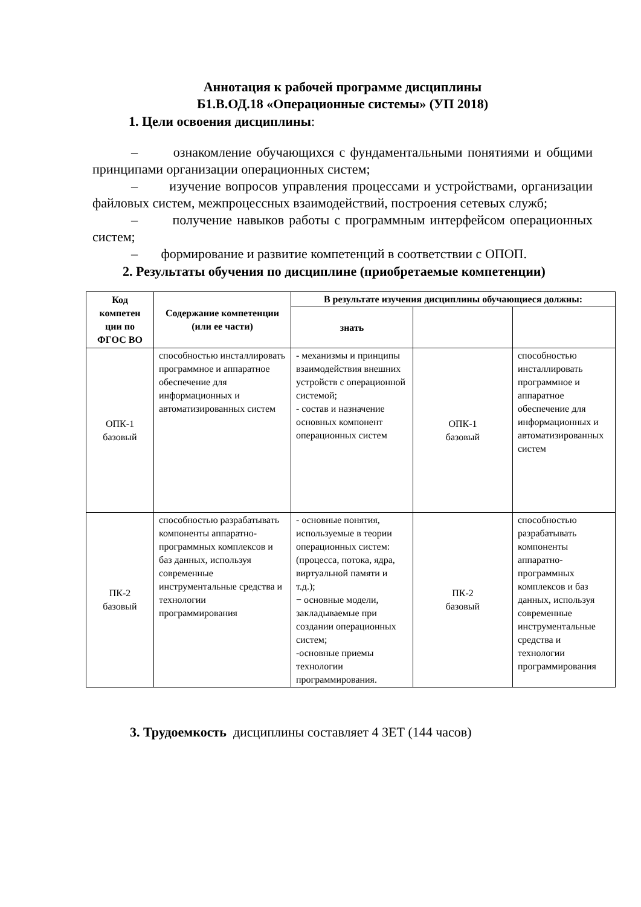Аннотация к рабочей программе дисциплины
Б1.В.ОД.18 «Операционные системы» (УП 2018)
1. Цели освоения дисциплины:
– ознакомление обучающихся с фундаментальными понятиями и общими принципами организации операционных систем;
– изучение вопросов управления процессами и устройствами, организации файловых систем, межпроцессных взаимодействий, построения сетевых служб;
– получение навыков работы с программным интерфейсом операционных систем;
– формирование и развитие компетенций в соответствии с ОПОП.
2. Результаты обучения по дисциплине (приобретаемые компетенции)
| Код компетен ции по ФГОС ВО | Содержание компетенции (или ее части) | В результате изучения дисциплины обучающиеся должны: | | |
| --- | --- | --- | --- | --- |
| | | знать | | |
| ОПК-1 базовый | способностью инсталлировать программное и аппаратное обеспечение для информационных и автоматизированных систем | - механизмы и принципы взаимодействия внешних устройств с операционной системой; - состав и назначение основных компонент операционных систем | ОПК-1 базовый | способностью инсталлировать программное и аппаратное обеспечение для информационных и автоматизированных систем |
| ПК-2 базовый | способностью разрабатывать компоненты аппаратно-программных комплексов и баз данных, используя современные инструментальные средства и технологии программирования | - основные понятия, используемые в теории операционных систем: (процесса, потока, ядра, виртуальной памяти и т.д.); − основные модели, закладываемые при создании операционных систем; -основные приемы технологии программирования. | ПК-2 базовый | способностью разрабатывать компоненты аппаратно-программных комплексов и баз данных, используя современные инструментальные средства и технологии программирования |
3. Трудоемкость дисциплины составляет 4 ЗЕТ (144 часов)